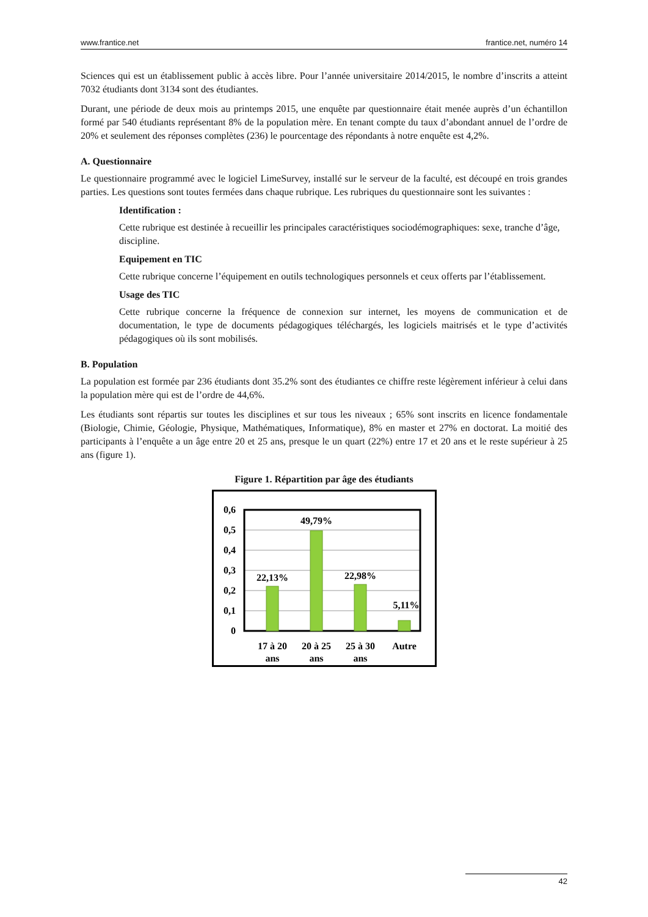www.frantice.net frantice.net, numéro 14
Sciences qui est un établissement public à accès libre. Pour l’année universitaire 2014/2015, le nombre d’inscrits a atteint 7032 étudiants dont 3134 sont des étudiantes.
Durant, une période de deux mois au printemps 2015, une enquête par questionnaire était menée auprès d’un échantillon formé par 540 étudiants représentant 8% de la population mère. En tenant compte du taux d’abondant annuel de l’ordre de 20% et seulement des réponses complètes (236) le pourcentage des répondants à notre enquête est 4,2%.
A. Questionnaire
Le questionnaire programmé avec le logiciel LimeSurvey, installé sur le serveur de la faculté, est découpé en trois grandes parties. Les questions sont toutes fermées dans chaque rubrique. Les rubriques du questionnaire sont les suivantes :
Identification :
Cette rubrique est destinée à recueillir les principales caractéristiques sociodémographiques: sexe, tranche d’âge, discipline.
Equipement en TIC
Cette rubrique concerne l’équipement en outils technologiques personnels et ceux offerts par l’établissement.
Usage des TIC
Cette rubrique concerne la fréquence de connexion sur internet, les moyens de communication et de documentation, le type de documents pédagogiques téléchargés, les logiciels maitrisés et le type d’activités pédagogiques où ils sont mobilisés.
B. Population
La population est formée par 236 étudiants dont 35.2% sont des étudiantes ce chiffre reste légèrement inférieur à celui dans la population mère qui est de l’ordre de 44,6%.
Les étudiants sont répartis sur toutes les disciplines et sur tous les niveaux ; 65% sont inscrits en licence fondamentale (Biologie, Chimie, Géologie, Physique, Mathématiques, Informatique), 8% en master et 27% en doctorat. La moitié des participants à l’enquête a un âge entre 20 et 25 ans, presque le un quart (22%) entre 17 et 20 ans et le reste supérieur à 25 ans (figure 1).
Figure 1. Répartition par âge des étudiants
0,6
0,5
0,4
0,3
0,2
0,1
0
22,13%
49,79%
22,98%
5,11%
17 à 20
ans
20 à 25
ans
25 à 30
ans
Autre
42